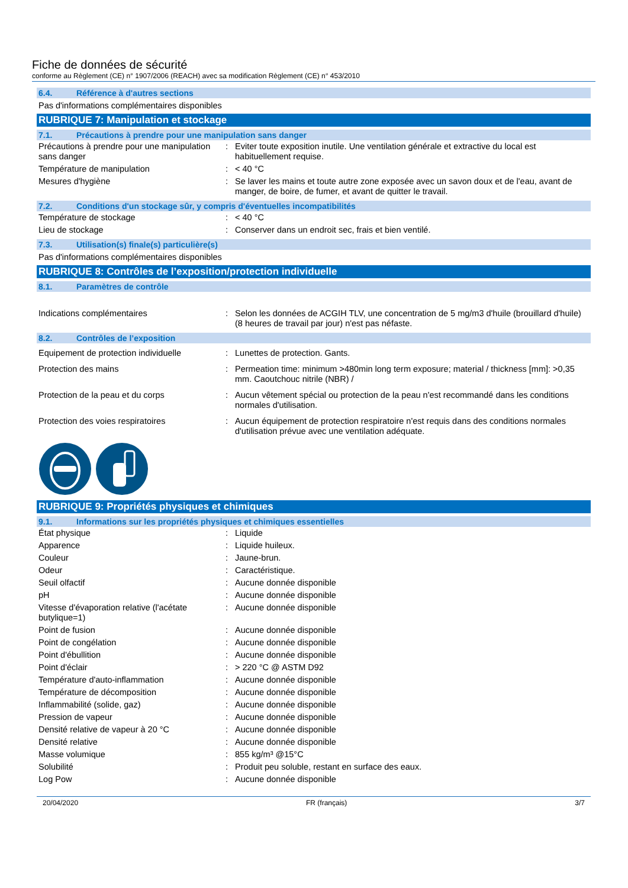Fiche de données de sécurité
conforme au Règlement (CE) n° 1907/2006 (REACH) avec sa modification Règlement (CE) n° 453/2010
6.4. Référence à d'autres sections
Pas d'informations complémentaires disponibles
RUBRIQUE 7: Manipulation et stockage
7.1. Précautions à prendre pour une manipulation sans danger
| Précautions à prendre pour une manipulation sans danger | : | Eviter toute exposition inutile. Une ventilation générale et extractive du local est habituellement requise. |
| Température de manipulation | : | < 40 °C |
| Mesures d'hygiène | : | Se laver les mains et toute autre zone exposée avec un savon doux et de l'eau, avant de manger, de boire, de fumer, et avant de quitter le travail. |
7.2. Conditions d'un stockage sûr, y compris d'éventuelles incompatibilités
| Température de stockage | : | < 40 °C |
| Lieu de stockage | : | Conserver dans un endroit sec, frais et bien ventilé. |
7.3. Utilisation(s) finale(s) particulière(s)
Pas d'informations complémentaires disponibles
RUBRIQUE 8: Contrôles de l’exposition/protection individuelle
8.1. Paramètres de contrôle
| Indications complémentaires | : | Selon les données de ACGIH TLV, une concentration de 5 mg/m3 d'huile (brouillard d'huile) (8 heures de travail par jour) n'est pas néfaste. |
8.2. Contrôles de l’exposition
| Equipement de protection individuelle | : | Lunettes de protection. Gants. |
| Protection des mains | : | Permeation time: minimum >480min long term exposure; material / thickness [mm]: >0,35 mm. Caoutchouc nitrile (NBR) / |
| Protection de la peau et du corps | : | Aucun vêtement spécial ou protection de la peau n'est recommandé dans les conditions normales d'utilisation. |
| Protection des voies respiratoires | : | Aucun équipement de protection respiratoire n'est requis dans des conditions normales d'utilisation prévue avec une ventilation adéquate. |
RUBRIQUE 9: Propriétés physiques et chimiques
9.1. Informations sur les propriétés physiques et chimiques essentielles
| État physique | : | Liquide |
| Apparence | : | Liquide huileux. |
| Couleur | : | Jaune-brun. |
| Odeur | : | Caractéristique. |
| Seuil olfactif | : | Aucune donnée disponible |
| pH | : | Aucune donnée disponible |
| Vitesse d'évaporation relative (l'acétate butylique=1) | : | Aucune donnée disponible |
| Point de fusion | : | Aucune donnée disponible |
| Point de congélation | : | Aucune donnée disponible |
| Point d'ébullition | : | Aucune donnée disponible |
| Point d'éclair | : | > 220 °C @ ASTM D92 |
| Température d'auto-inflammation | : | Aucune donnée disponible |
| Température de décomposition | : | Aucune donnée disponible |
| Inflammabilité (solide, gaz) | : | Aucune donnée disponible |
| Pression de vapeur | : | Aucune donnée disponible |
| Densité relative de vapeur à 20 °C | : | Aucune donnée disponible |
| Densité relative | : | Aucune donnée disponible |
| Masse volumique | : | 855 kg/m³ @15°C |
| Solubilité | : | Produit peu soluble, restant en surface des eaux. |
| Log Pow | : | Aucune donnée disponible |
20/04/2020 FR (français) 3/7